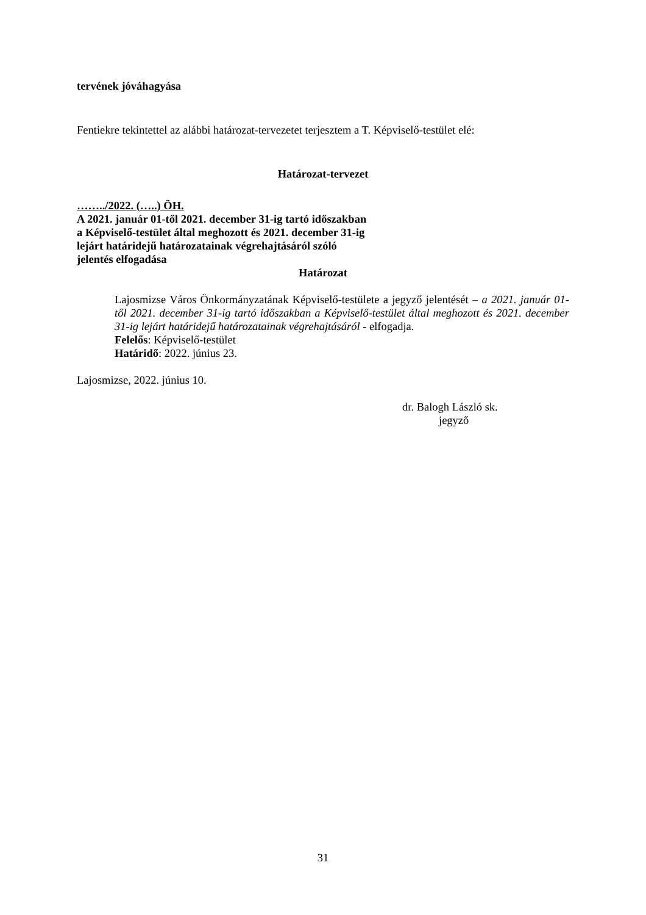tervének jóváhagyása
Fentiekre tekintettel az alábbi határozat-tervezetet terjesztem a T. Képviselő-testület elé:
Határozat-tervezet
……../2022. (…..) ÖH.
A 2021. január 01-től 2021. december 31-ig tartó időszakban
a Képviselő-testület által meghozott és 2021. december 31-ig
lejárt határidejű határozatainak végrehajtásáról szóló
jelentés elfogadása
Határozat
Lajosmizse Város Önkormányzatának Képviselő-testülete a jegyző jelentését – a 2021. január 01-től 2021. december 31-ig tartó időszakban a Képviselő-testület által meghozott és 2021. december 31-ig lejárt határidejű határozatainak végrehajtásáról - elfogadja.
Felelős: Képviselő-testület
Határidő: 2022. június 23.
Lajosmizse, 2022. június 10.
dr. Balogh László sk.
jegyző
31